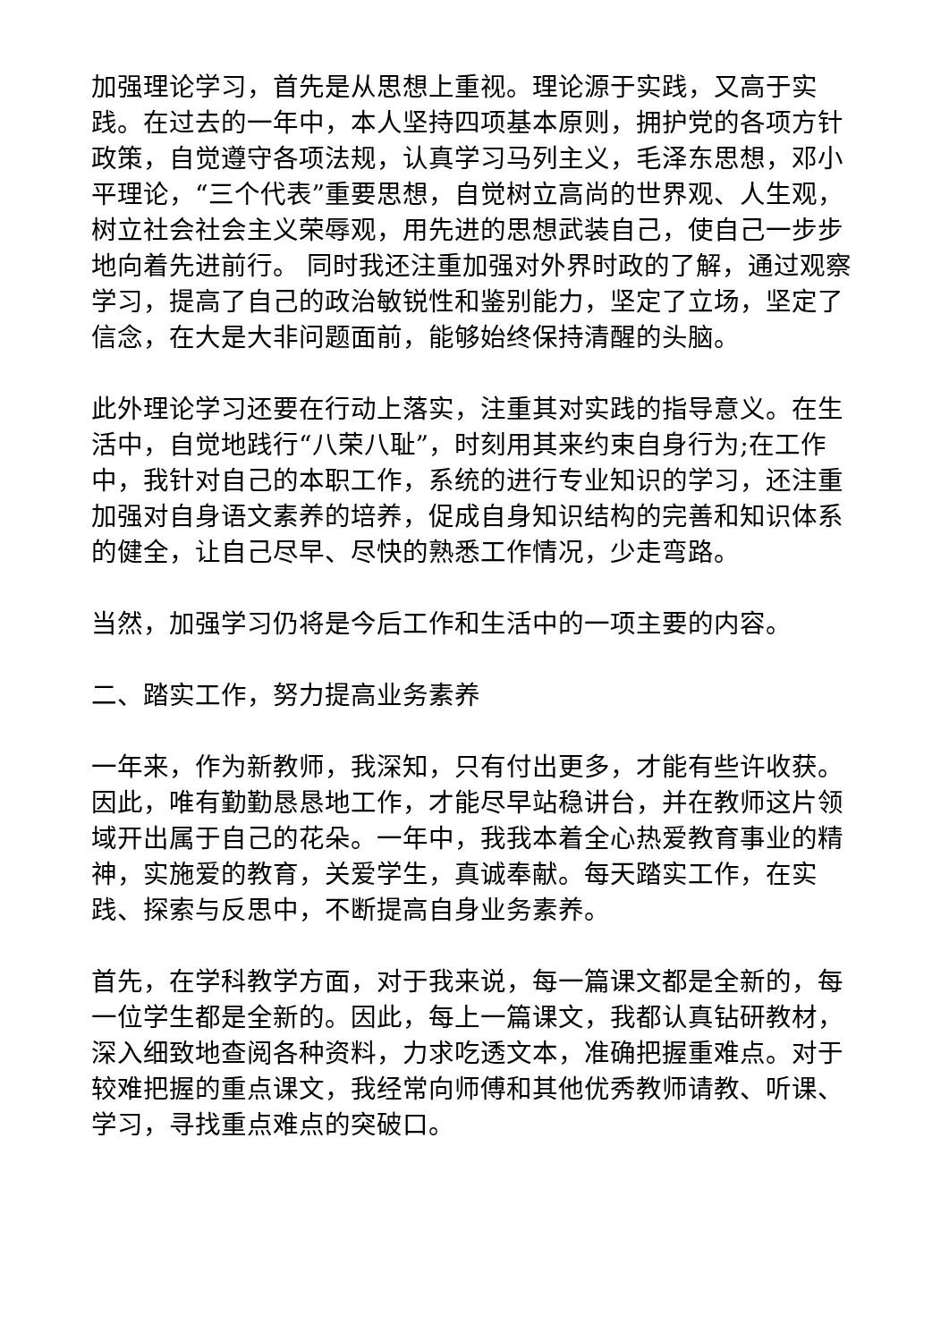加强理论学习，首先是从思想上重视。理论源于实践，又高于实践。在过去的一年中，本人坚持四项基本原则，拥护党的各项方针政策，自觉遵守各项法规，认真学习马列主义，毛泽东思想，邓小平理论，“三个代表”重要思想，自觉树立高尚的世界观、人生观，树立社会社会主义荣辱观，用先进的思想武装自己，使自己一步步地向着先进前行。 同时我还注重加强对外界时政的了解，通过观察学习，提高了自己的政治敏锐性和鉴别能力，坚定了立场，坚定了信念，在大是大非问题面前，能够始终保持清醒的头脑。
此外理论学习还要在行动上落实，注重其对实践的指导意义。在生活中，自觉地践行“八荣八耻”，时刻用其来约束自身行为;在工作中，我针对自己的本职工作，系统的进行专业知识的学习，还注重加强对自身语文素养的培养，促成自身知识结构的完善和知识体系的健全，让自己尽早、尽快的熟悉工作情况，少走弯路。
当然，加强学习仍将是今后工作和生活中的一项主要的内容。
二、踏实工作，努力提高业务素养
一年来，作为新教师，我深知，只有付出更多，才能有些许收获。因此，唯有勤勤恳恳地工作，才能尽早站稳讲台，并在教师这片领域开出属于自己的花朵。一年中，我我本着全心热爱教育事业的精神，实施爱的教育，关爱学生，真诚奉献。每天踏实工作，在实践、探索与反思中，不断提高自身业务素养。
首先，在学科教学方面，对于我来说，每一篇课文都是全新的，每一位学生都是全新的。因此，每上一篇课文，我都认真钻研教材，深入细致地查阅各种资料，力求吃透文本，准确把握重难点。对于较难把握的重点课文，我经常向师傅和其他优秀教师请教、听课、学习，寻找重点难点的突破口。